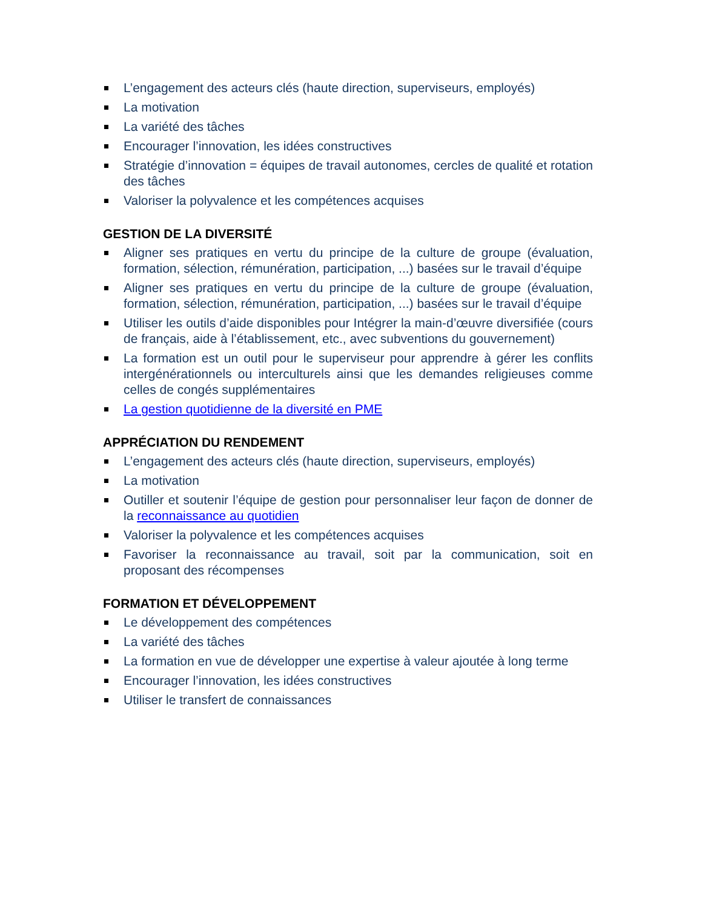L’engagement des acteurs clés (haute direction, superviseurs, employés)
La motivation
La variété des tâches
Encourager l’innovation, les idées constructives
Stratégie d’innovation = équipes de travail autonomes, cercles de qualité et rotation des tâches
Valoriser la polyvalence et les compétences acquises
GESTION DE LA DIVERSITÉ
Aligner ses pratiques en vertu du principe de la culture de groupe (évaluation, formation, sélection, rémunération, participation, ...) basées sur le travail d’équipe
Aligner ses pratiques en vertu du principe de la culture de groupe (évaluation, formation, sélection, rémunération, participation, ...) basées sur le travail d’équipe
Utiliser les outils d’aide disponibles pour Intégrer la main-d’œuvre diversifiée (cours de français, aide à l’établissement, etc., avec subventions du gouvernement)
La formation est un outil pour le superviseur pour apprendre à gérer les conflits intergénérationnels ou interculturels ainsi que les demandes religieuses comme celles de congés supplémentaires
La gestion quotidienne de la diversité en PME
APPRÉCIATION DU RENDEMENT
L’engagement des acteurs clés (haute direction, superviseurs, employés)
La motivation
Outiller et soutenir l’équipe de gestion pour personnaliser leur façon de donner de la reconnaissance au quotidien
Valoriser la polyvalence et les compétences acquises
Favoriser la reconnaissance au travail, soit par la communication, soit en proposant des récompenses
FORMATION ET DÉVELOPPEMENT
Le développement des compétences
La variété des tâches
La formation en vue de développer une expertise à valeur ajoutée à long terme
Encourager l’innovation, les idées constructives
Utiliser le transfert de connaissances